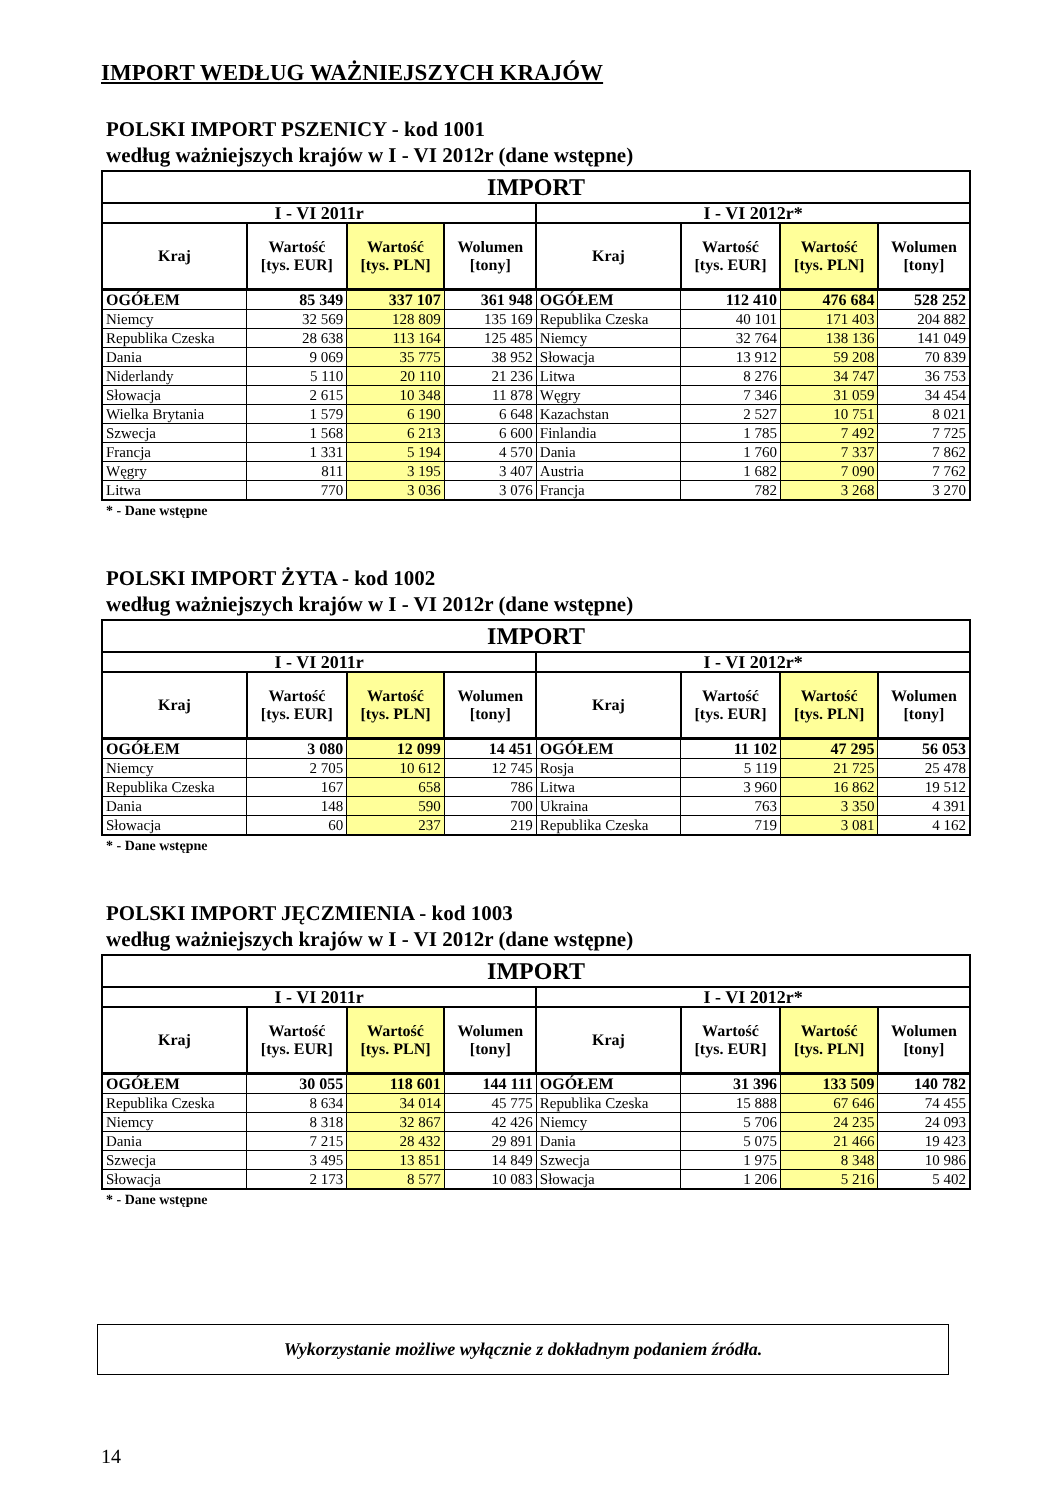IMPORT WEDŁUG WAŻNIEJSZYCH KRAJÓW
POLSKI IMPORT PSZENICY - kod 1001
według ważniejszych krajów w I - VI 2012r (dane wstępne)
| IMPORT | | | | | | | |
| --- | --- | --- | --- | --- | --- | --- | --- |
| I - VI 2011r | | | | I - VI 2012r* | | | |
| Kraj | Wartość [tys. EUR] | Wartość [tys. PLN] | Wolumen [tony] | Kraj | Wartość [tys. EUR] | Wartość [tys. PLN] | Wolumen [tony] |
| OGÓŁEM | 85 349 | 337 107 | 361 948 | OGÓŁEM | 112 410 | 476 684 | 528 252 |
| Niemcy | 32 569 | 128 809 | 135 169 | Republika Czeska | 40 101 | 171 403 | 204 882 |
| Republika Czeska | 28 638 | 113 164 | 125 485 | Niemcy | 32 764 | 138 136 | 141 049 |
| Dania | 9 069 | 35 775 | 38 952 | Słowacja | 13 912 | 59 208 | 70 839 |
| Niderlandy | 5 110 | 20 110 | 21 236 | Litwa | 8 276 | 34 747 | 36 753 |
| Słowacja | 2 615 | 10 348 | 11 878 | Węgry | 7 346 | 31 059 | 34 454 |
| Wielka Brytania | 1 579 | 6 190 | 6 648 | Kazachstan | 2 527 | 10 751 | 8 021 |
| Szwecja | 1 568 | 6 213 | 6 600 | Finlandia | 1 785 | 7 492 | 7 725 |
| Francja | 1 331 | 5 194 | 4 570 | Dania | 1 760 | 7 337 | 7 862 |
| Węgry | 811 | 3 195 | 3 407 | Austria | 1 682 | 7 090 | 7 762 |
| Litwa | 770 | 3 036 | 3 076 | Francja | 782 | 3 268 | 3 270 |
* - Dane wstępne
POLSKI IMPORT ŻYTA - kod 1002
według ważniejszych krajów w I - VI 2012r (dane wstępne)
| IMPORT | | | | | | | |
| --- | --- | --- | --- | --- | --- | --- | --- |
| I - VI 2011r | | | | I - VI 2012r* | | | |
| Kraj | Wartość [tys. EUR] | Wartość [tys. PLN] | Wolumen [tony] | Kraj | Wartość [tys. EUR] | Wartość [tys. PLN] | Wolumen [tony] |
| OGÓŁEM | 3 080 | 12 099 | 14 451 | OGÓŁEM | 11 102 | 47 295 | 56 053 |
| Niemcy | 2 705 | 10 612 | 12 745 | Rosja | 5 119 | 21 725 | 25 478 |
| Republika Czeska | 167 | 658 | 786 | Litwa | 3 960 | 16 862 | 19 512 |
| Dania | 148 | 590 | 700 | Ukraina | 763 | 3 350 | 4 391 |
| Słowacja | 60 | 237 | 219 | Republika Czeska | 719 | 3 081 | 4 162 |
* - Dane wstępne
POLSKI IMPORT JĘCZMIENIA - kod 1003
według ważniejszych krajów w I - VI 2012r (dane wstępne)
| IMPORT | | | | | | | |
| --- | --- | --- | --- | --- | --- | --- | --- |
| I - VI 2011r | | | | I - VI 2012r* | | | |
| Kraj | Wartość [tys. EUR] | Wartość [tys. PLN] | Wolumen [tony] | Kraj | Wartość [tys. EUR] | Wartość [tys. PLN] | Wolumen [tony] |
| OGÓŁEM | 30 055 | 118 601 | 144 111 | OGÓŁEM | 31 396 | 133 509 | 140 782 |
| Republika Czeska | 8 634 | 34 014 | 45 775 | Republika Czeska | 15 888 | 67 646 | 74 455 |
| Niemcy | 8 318 | 32 867 | 42 426 | Niemcy | 5 706 | 24 235 | 24 093 |
| Dania | 7 215 | 28 432 | 29 891 | Dania | 5 075 | 21 466 | 19 423 |
| Szwecja | 3 495 | 13 851 | 14 849 | Szwecja | 1 975 | 8 348 | 10 986 |
| Słowacja | 2 173 | 8 577 | 10 083 | Słowacja | 1 206 | 5 216 | 5 402 |
* - Dane wstępne
Wykorzystanie możliwe wyłącznie z dokładnym podaniem źródła.
14